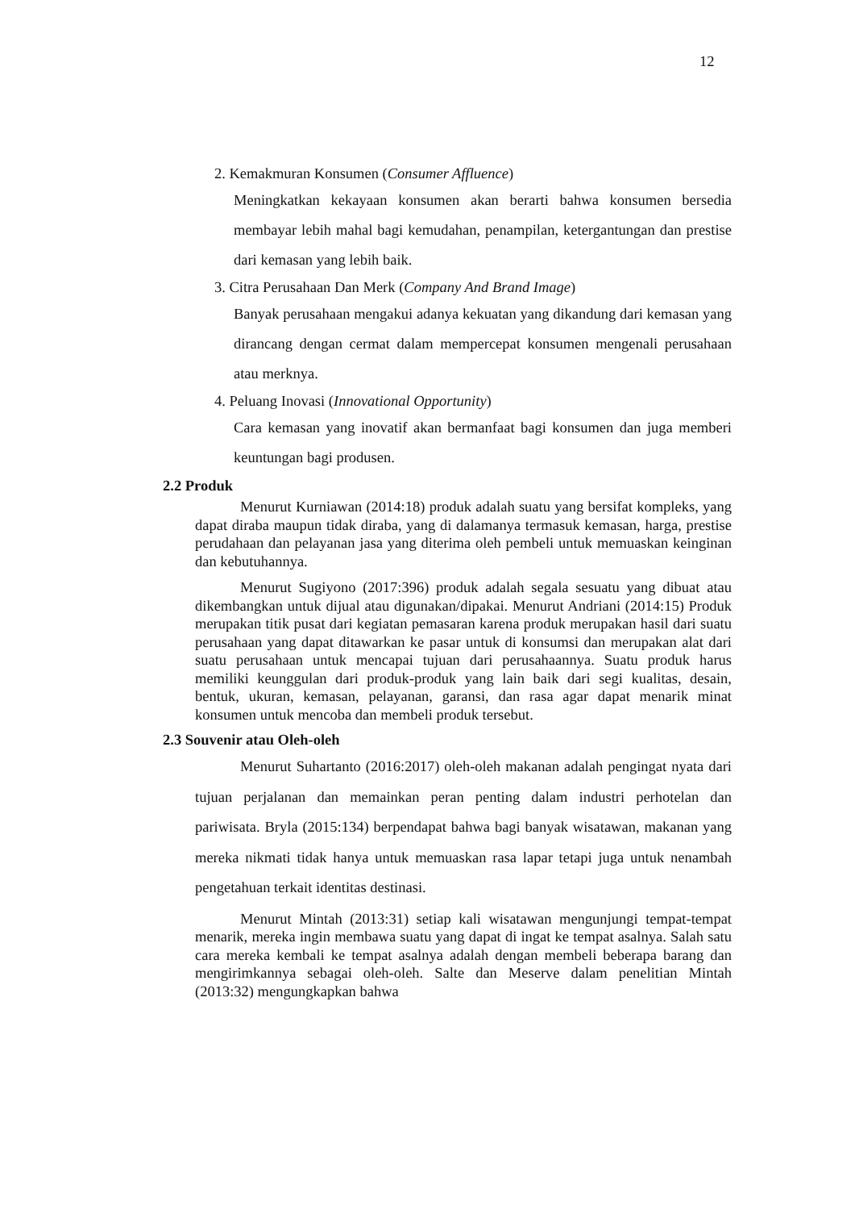12
2. Kemakmuran Konsumen (Consumer Affluence)
Meningkatkan kekayaan konsumen akan berarti bahwa konsumen bersedia membayar lebih mahal bagi kemudahan, penampilan, ketergantungan dan prestise dari kemasan yang lebih baik.
3. Citra Perusahaan Dan Merk (Company And Brand Image)
Banyak perusahaan mengakui adanya kekuatan yang dikandung dari kemasan yang dirancang dengan cermat dalam mempercepat konsumen mengenali perusahaan atau merknya.
4. Peluang Inovasi (Innovational Opportunity)
Cara kemasan yang inovatif akan bermanfaat bagi konsumen dan juga memberi keuntungan bagi produsen.
2.2 Produk
Menurut Kurniawan (2014:18) produk adalah suatu yang bersifat kompleks, yang dapat diraba maupun tidak diraba, yang di dalamanya termasuk kemasan, harga, prestise perudahaan dan pelayanan jasa yang diterima oleh pembeli untuk memuaskan keinginan dan kebutuhannya.
Menurut Sugiyono (2017:396) produk adalah segala sesuatu yang dibuat atau dikembangkan untuk dijual atau digunakan/dipakai. Menurut Andriani (2014:15) Produk merupakan titik pusat dari kegiatan pemasaran karena produk merupakan hasil dari suatu perusahaan yang dapat ditawarkan ke pasar untuk di konsumsi dan merupakan alat dari suatu perusahaan untuk mencapai tujuan dari perusahaannya. Suatu produk harus memiliki keunggulan dari produk-produk yang lain baik dari segi kualitas, desain, bentuk, ukuran, kemasan, pelayanan, garansi, dan rasa agar dapat menarik minat konsumen untuk mencoba dan membeli produk tersebut.
2.3 Souvenir atau Oleh-oleh
Menurut Suhartanto (2016:2017) oleh-oleh makanan adalah pengingat nyata dari tujuan perjalanan dan memainkan peran penting dalam industri perhotelan dan pariwisata. Bryla (2015:134) berpendapat bahwa bagi banyak wisatawan, makanan yang mereka nikmati tidak hanya untuk memuaskan rasa lapar tetapi juga untuk nenambah pengetahuan terkait identitas destinasi.
Menurut Mintah (2013:31) setiap kali wisatawan mengunjungi tempat-tempat menarik, mereka ingin membawa suatu yang dapat di ingat ke tempat asalnya. Salah satu cara mereka kembali ke tempat asalnya adalah dengan membeli beberapa barang dan mengirimkannya sebagai oleh-oleh. Salte dan Meserve dalam penelitian Mintah (2013:32) mengungkapkan bahwa